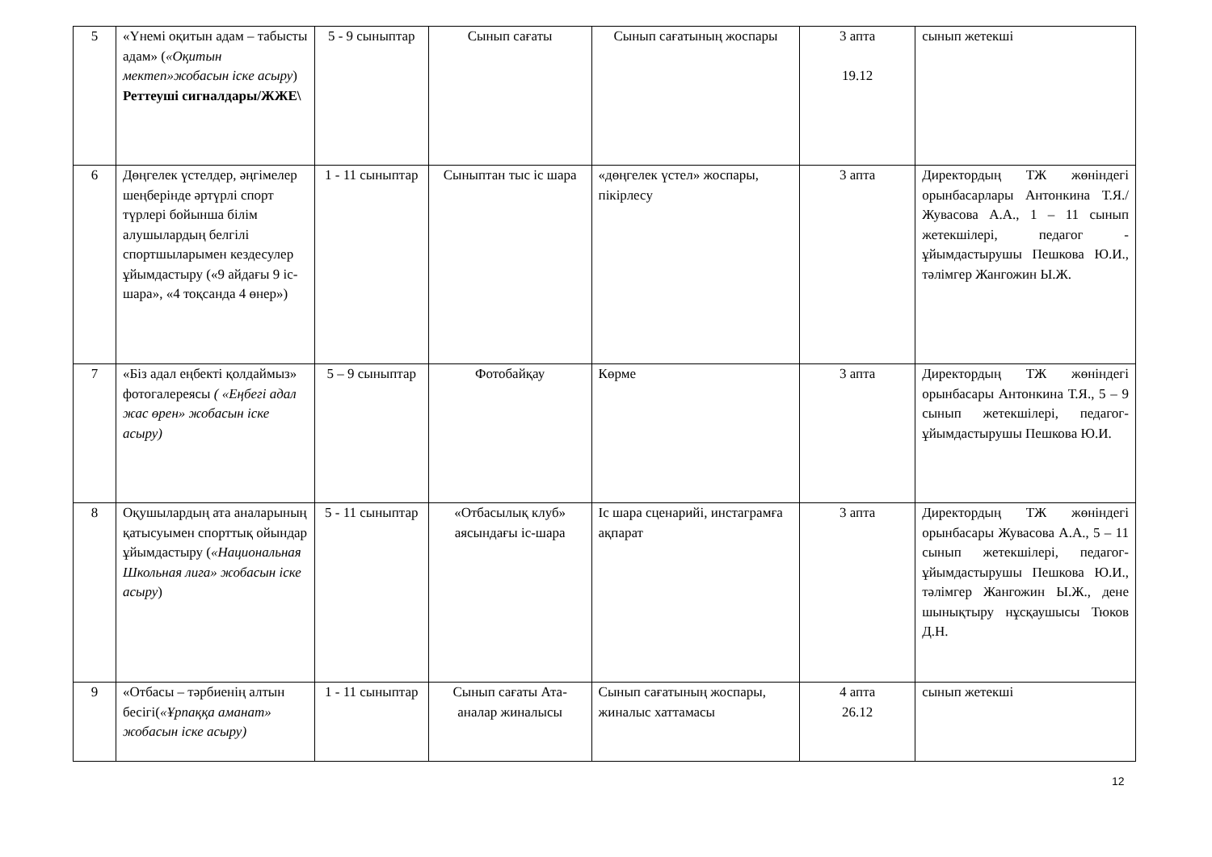| 5 | «Үнемі оқитын адам – табысты адам» ( «Оқитын мектеп»жобасын іске асыру ) Реттеуші сигналдары/ЖЖЕ\ | 5 - 9 сыныптар | Сынып сағаты | Сынып сағатының жоспары | 3 апта 19.12 | сынып жетекші |
| 6 | Дөңгелек үстелдер, әңгімелер шеңберінде әртүрлі спорт түрлері бойынша білім алушылардың белгілі спортшыларымен кездесулер ұйымдастыру («9 айдағы 9 іс-шара», «4 тоқсанда 4 өнер») | 1 - 11 сыныптар | Сыныптан тыс іс шара | «дөңгелек үстел» жоспары, пікірлесу | 3 апта | Директордың ТЖ жөніндегі орынбасарлары Антонкина Т.Я./ Жувасова А.А., 1 – 11 сынып жетекшілері, педагог - ұйымдастырушы Пешкова Ю.И., тәлімгер Жангожин Ы.Ж. |
| 7 | «Біз адал еңбекті қолдаймыз» фотогалереясы ( «Еңбегі адал жас өрен» жобасын іске асыру) | 5 – 9 сыныптар | Фотобайқау | Көрме | 3 апта | Директордың ТЖ жөніндегі орынбасары Антонкина Т.Я., 5 – 9 сынып жетекшілері, педагог-ұйымдастырушы Пешкова Ю.И. |
| 8 | Оқушылардың ата аналарының қатысуымен спорттық ойындар ұйымдастыру ( «Национальная Школьная лига» жобасын іске асыру ) | 5 - 11 сыныптар | «Отбасылық клуб» аясындағы іс-шара | Іс шара сценарийі, инстаграмға ақпарат | 3 апта | Директордың ТЖ жөніндегі орынбасары Жувасова А.А., 5 – 11 сынып жетекшілері, педагог-ұйымдастырушы Пешкова Ю.И., тәлімгер Жангожин Ы.Ж., дене шынықтыру нұсқаушысы Тюков Д.Н. |
| 9 | «Отбасы – тәрбиенің алтын бесігі( «Ұрпаққа аманат» жобасын іске асыру) | 1 - 11 сыныптар | Сынып сағаты Ата-аналар жиналысы | Сынып сағатының жоспары, жиналыс хаттамасы | 4 апта 26.12 | сынып жетекші |
12